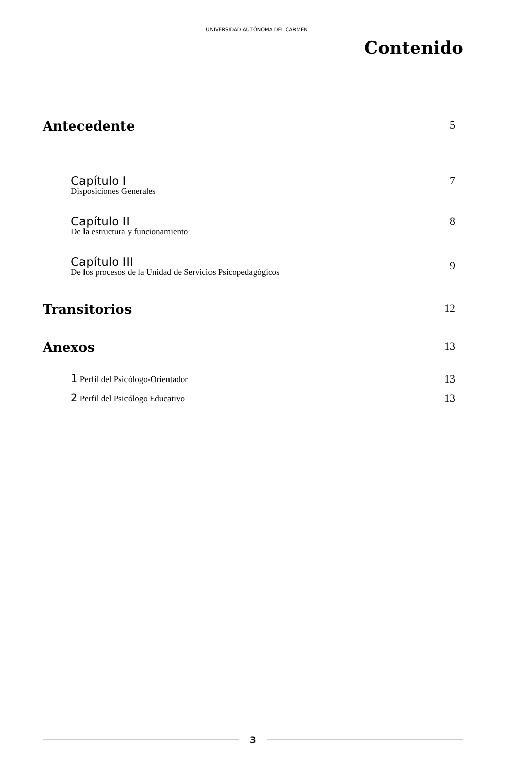UNIVERSIDAD AUTÓNOMA DEL CARMEN
Contenido
Antecedente
5
Capítulo I
Disposiciones Generales
7
Capítulo II
De la estructura y funcionamiento
8
Capítulo III
De los procesos de la Unidad de Servicios Psicopedagógicos
9
Transitorios
12
Anexos
13
1 Perfil del Psicólogo-Orientador
13
2 Perfil del Psicólogo Educativo
13
3